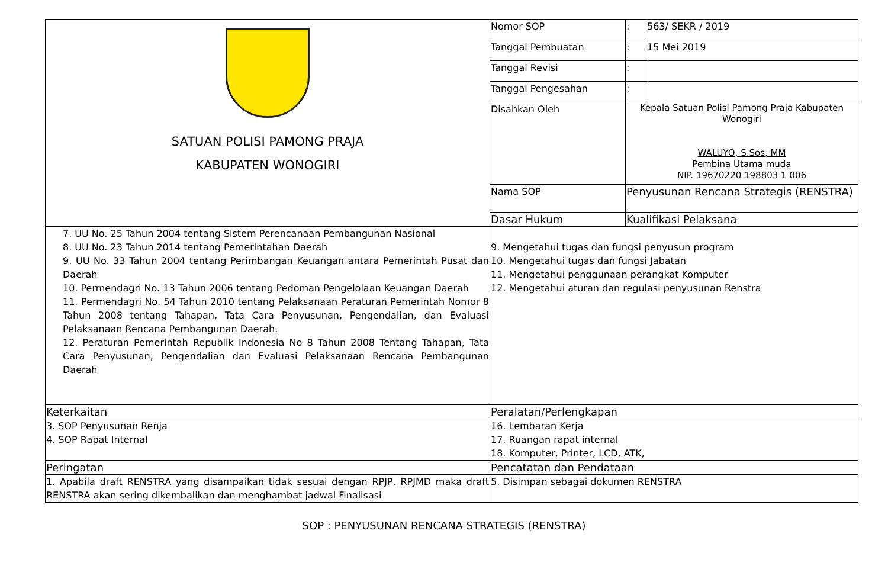| SATUAN POLISI PAMONG PRAJA KABUPATEN WONOGIRI | Nomor SOP | : | 563/ SEKR / 2019 |
| | Tanggal Pembuatan | : | 15 Mei 2019 |
| | Tanggal Revisi | : | |
| | Tanggal Pengesahan | : | |
| | Disahkan Oleh | Kepala Satuan Polisi Pamong Praja Kabupaten Wonogiri WALUYO, S.Sos, MM Pembina Utama muda NIP. 19670220 198803 1 006 | |
| | Nama SOP | Penyusunan Rencana Strategis (RENSTRA) | |
| | Dasar Hukum | Kualifikasi Pelaksana | |
| 7. UU No. 25 Tahun 2004 tentang Sistem Perencanaan Pembangunan Nasional 8. UU No. 23 Tahun 2014 tentang Pemerintahan Daerah 9. UU No. 33 Tahun 2004 tentang Perimbangan Keuangan antara Pemerintah Pusat dan Daerah 10. Permendagri No. 13 Tahun 2006 tentang Pedoman Pengelolaan Keuangan Daerah 11. Permendagri No. 54 Tahun 2010 tentang Pelaksanaan Peraturan Pemerintah Nomor 8 Tahun 2008 tentang Tahapan, Tata Cara Penyusunan, Pengendalian, dan Evaluasi Pelaksanaan Rencana Pembangunan Daerah. 12. Peraturan Pemerintah Republik Indonesia No 8 Tahun 2008 Tentang Tahapan, Tata Cara Penyusunan, Pengendalian dan Evaluasi Pelaksanaan Rencana Pembangunan Daerah | 9. Mengetahui tugas dan fungsi penyusun program 10. Mengetahui tugas dan fungsi Jabatan 11. Mengetahui penggunaan perangkat Komputer 12. Mengetahui aturan dan regulasi penyusunan Renstra | | |
| Keterkaitan | Peralatan/Perlengkapan | | |
| 3. SOP Penyusunan Renja 4. SOP Rapat Internal | 16. Lembaran Kerja 17. Ruangan rapat internal 18. Komputer, Printer, LCD, ATK, | | |
| Peringatan | Pencatatan dan Pendataan | | |
| 1. Apabila draft RENSTRA yang disampaikan tidak sesuai dengan RPJP, RPJMD maka draft RENSTRA akan sering dikembalikan dan menghambat jadwal Finalisasi | 5. Disimpan sebagai dokumen RENSTRA | | |
SOP : PENYUSUNAN RENCANA STRATEGIS (RENSTRA)